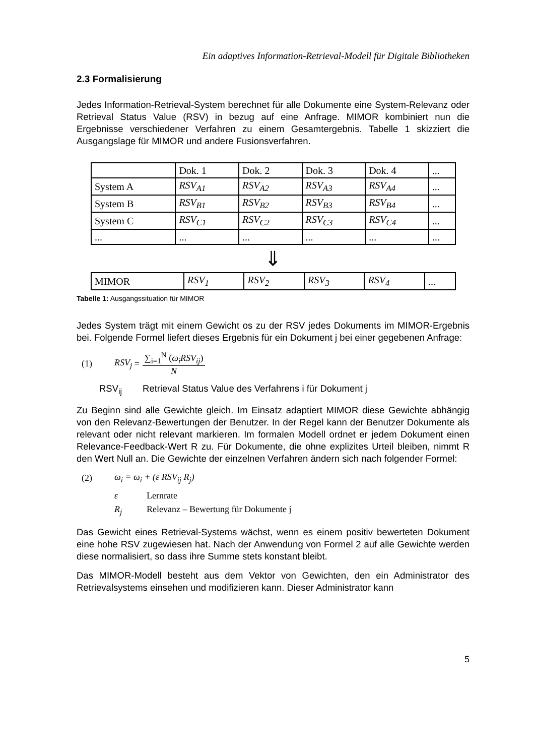Ein adaptives Information-Retrieval-Modell für Digitale Bibliotheken
2.3 Formalisierung
Jedes Information-Retrieval-System berechnet für alle Dokumente eine System-Relevanz oder Retrieval Status Value (RSV) in bezug auf eine Anfrage. MIMOR kombiniert nun die Ergebnisse verschiedener Verfahren zu einem Gesamtergebnis. Tabelle 1 skizziert die Ausgangslage für MIMOR und andere Fusionsverfahren.
| | Dok. 1 | Dok. 2 | Dok. 3 | Dok. 4 | ... |
| System A | RSV<sub>A1</sub> | RSV<sub>A2</sub> | RSV<sub>A3</sub> | RSV<sub>A4</sub> | ... |
| System B | RSV<sub>B1</sub> | RSV<sub>B2</sub> | RSV<sub>B3</sub> | RSV<sub>B4</sub> | ... |
| System C | RSV<sub>C1</sub> | RSV<sub>C2</sub> | RSV<sub>C3</sub> | RSV<sub>C4</sub> | ... |
| ... | ... | ... | ... | ... | ... |
⇓
| MIMOR | RSV<sub>1</sub> | RSV<sub>2</sub> | RSV<sub>3</sub> | RSV<sub>4</sub> | ... |
Tabelle 1: Ausgangssituation für MIMOR
Jedes System trägt mit einem Gewicht os zu der RSV jedes Dokuments im MIMOR-Ergebnis bei. Folgende Formel liefert dieses Ergebnis für ein Dokument j bei einer gegebenen Anfrage:
(1) RSV<sub>j</sub> = ∑<sub>i=1</sub><sup>N</sup> (ω<sub>i</sub>RSV<sub>ij</sub>) N
RSV<sub>ij</sub> Retrieval Status Value des Verfahrens i für Dokument j
Zu Beginn sind alle Gewichte gleich. Im Einsatz adaptiert MIMOR diese Gewichte abhängig von den Relevanz-Bewertungen der Benutzer. In der Regel kann der Benutzer Dokumente als relevant oder nicht relevant markieren. Im formalen Modell ordnet er jedem Dokument einen Relevance-Feedback-Wert R zu. Für Dokumente, die ohne explizites Urteil bleiben, nimmt R den Wert Null an. Die Gewichte der einzelnen Verfahren ändern sich nach folgender Formel:
(2) ω<sub>i</sub> = ω<sub>i</sub> + (ε RSV<sub>ij</sub> R<sub>j</sub>)
ε Lernrate
R<sub>j</sub> Relevanz – Bewertung für Dokumente j
Das Gewicht eines Retrieval-Systems wächst, wenn es einem positiv bewerteten Dokument eine hohe RSV zugewiesen hat. Nach der Anwendung von Formel 2 auf alle Gewichte werden diese normalisiert, so dass ihre Summe stets konstant bleibt.
Das MIMOR-Modell besteht aus dem Vektor von Gewichten, den ein Administrator des Retrievalsystems einsehen und modifizieren kann. Dieser Administrator kann
5